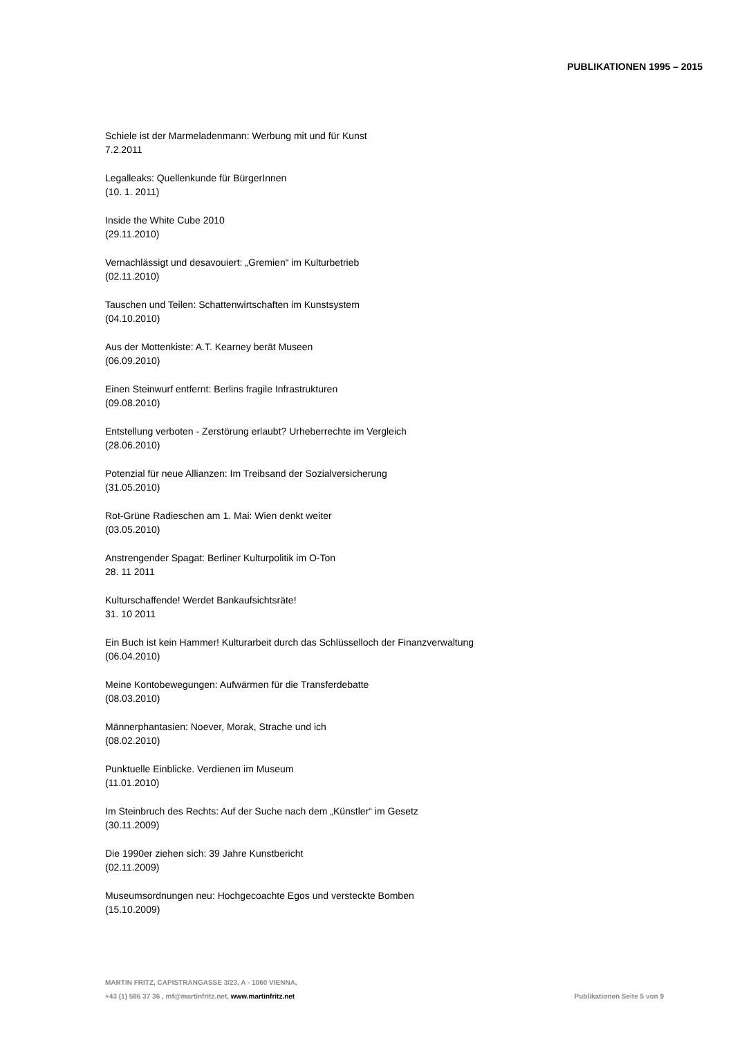PUBLIKATIONEN 1995 – 2015
Schiele ist der Marmeladenmann: Werbung mit und für Kunst
7.2.2011
Legalleaks: Quellenkunde für BürgerInnen
(10. 1. 2011)
Inside the White Cube 2010
(29.11.2010)
Vernachlässigt und desavouiert: „Gremien“ im Kulturbetrieb
(02.11.2010)
Tauschen und Teilen: Schattenwirtschaften im Kunstsystem
(04.10.2010)
Aus der Mottenkiste: A.T. Kearney berät Museen
(06.09.2010)
Einen Steinwurf entfernt: Berlins fragile Infrastrukturen
(09.08.2010)
Entstellung verboten - Zerstörung erlaubt? Urheberrechte im Vergleich
(28.06.2010)
Potenzial für neue Allianzen: Im Treibsand der Sozialversicherung
(31.05.2010)
Rot-Grüne Radieschen am 1. Mai: Wien denkt weiter
(03.05.2010)
Anstrengender Spagat: Berliner Kulturpolitik im O-Ton
28. 11 2011
Kulturschaffende! Werdet Bankaufsichtsräte!
31. 10 2011
Ein Buch ist kein Hammer! Kulturarbeit durch das Schlüsselloch der Finanzverwaltung
(06.04.2010)
Meine Kontobewegungen: Aufwärmen für die Transferdebatte
(08.03.2010)
Männerphantasien: Noever, Morak, Strache und ich
(08.02.2010)
Punktuelle Einblicke. Verdienen im Museum
(11.01.2010)
Im Steinbruch des Rechts: Auf der Suche nach dem „Künstler“ im Gesetz
(30.11.2009)
Die 1990er ziehen sich: 39 Jahre Kunstbericht
(02.11.2009)
Museumsordnungen neu: Hochgecoachte Egos und versteckte Bomben
(15.10.2009)
MARTIN FRITZ, CAPISTRANGASSE 3/23, A - 1060 VIENNA,
+43 (1) 586 37 36 , mf@martinfritz.net, www.martinfritz.net
Publikationen Seite 5 von 9